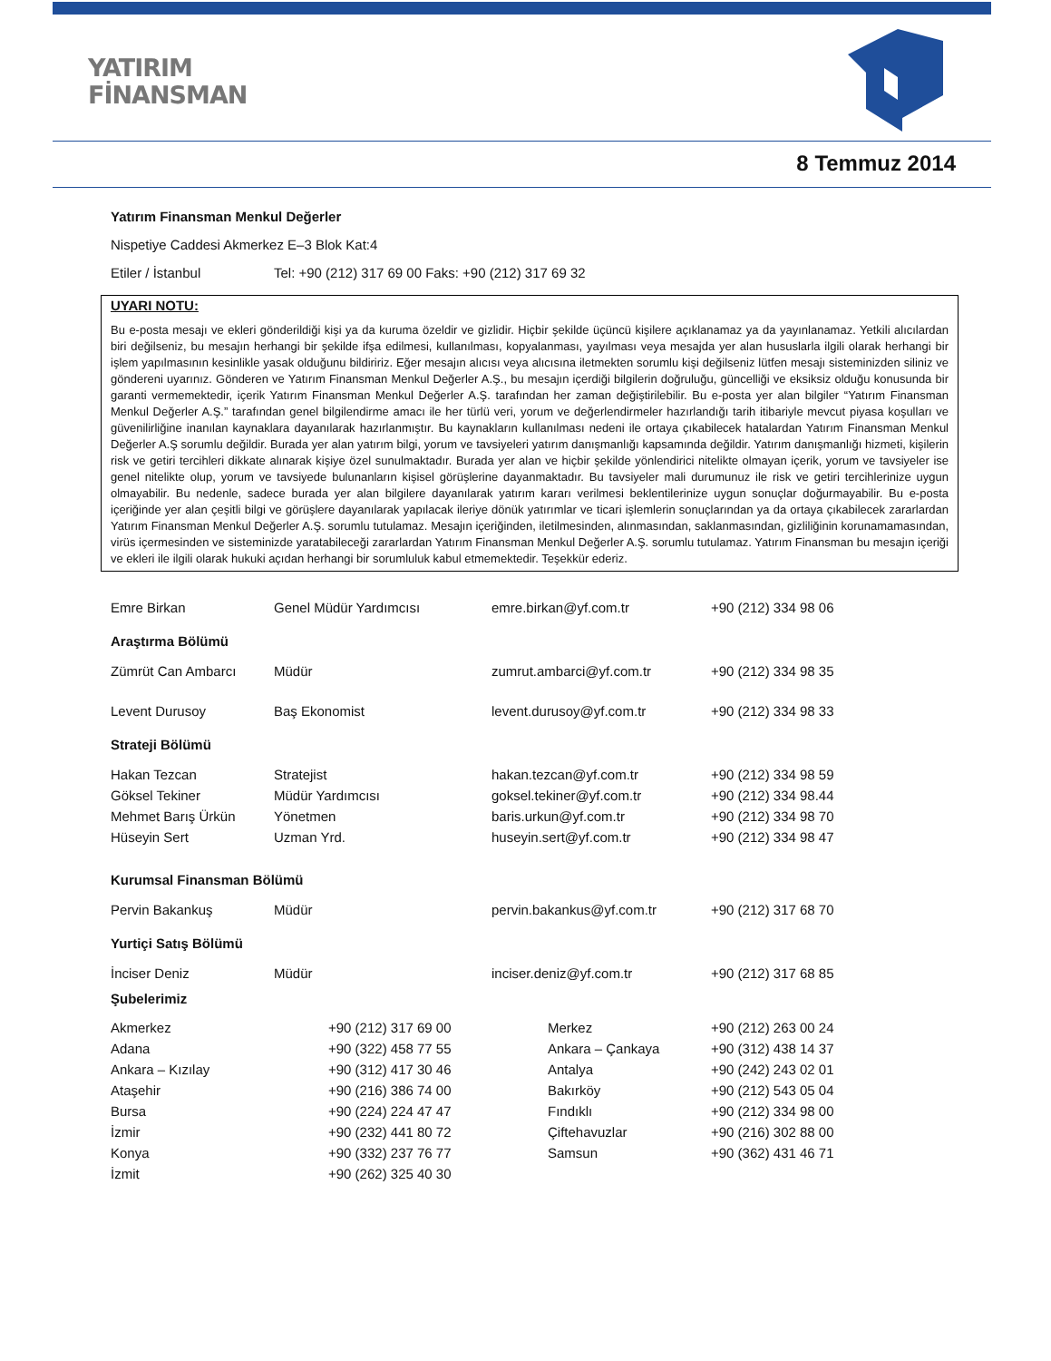YATIRIM
FİNANSMAN
8 Temmuz 2014
Yatırım Finansman Menkul Değerler
Nispetiye Caddesi Akmerkez E–3 Blok Kat:4
Etiler / İstanbul Tel: +90 (212) 317 69 00 Faks: +90 (212) 317 69 32
UYARI NOTU:
Bu e-posta mesajı ve ekleri gönderildiği kişi ya da kuruma özeldir ve gizlidir. Hiçbir şekilde üçüncü kişilere açıklanamaz ya da yayınlanamaz. Yetkili alıcılardan biri değilseniz, bu mesajın herhangi bir şekilde ifşa edilmesi, kullanılması, kopyalanması, yayılması veya mesajda yer alan hususlarla ilgili olarak herhangi bir işlem yapılmasının kesinlikle yasak olduğunu bildiririz. Eğer mesajın alıcısı veya alıcısına iletmekten sorumlu kişi değilseniz lütfen mesajı sisteminizden siliniz ve göndereni uyarınız. Gönderen ve Yatırım Finansman Menkul Değerler A.Ş., bu mesajın içerdiği bilgilerin doğruluğu, güncelliği ve eksiksiz olduğu konusunda bir garanti vermemektedir, içerik Yatırım Finansman Menkul Değerler A.Ş. tarafından her zaman değiştirilebilir. Bu e-posta yer alan bilgiler “Yatırım Finansman Menkul Değerler A.Ş.” tarafından genel bilgilendirme amacı ile her türlü veri, yorum ve değerlendirmeler hazırlandığı tarih itibariyle mevcut piyasa koşulları ve güvenilirliğine inanılan kaynaklara dayanılarak hazırlanmıştır. Bu kaynakların kullanılması nedeni ile ortaya çıkabilecek hatalardan Yatırım Finansman Menkul Değerler A.Ş sorumlu değildir. Burada yer alan yatırım bilgi, yorum ve tavsiyeleri yatırım danışmanlığı kapsamında değildir. Yatırım danışmanlığı hizmeti, kişilerin risk ve getiri tercihleri dikkate alınarak kişiye özel sunulmaktadır. Burada yer alan ve hiçbir şekilde yönlendirici nitelikte olmayan içerik, yorum ve tavsiyeler ise genel nitelikte olup, yorum ve tavsiyede bulunanların kişisel görüşlerine dayanmaktadır. Bu tavsiyeler mali durumunuz ile risk ve getiri tercihlerinize uygun olmayabilir. Bu nedenle, sadece burada yer alan bilgilere dayanılarak yatırım kararı verilmesi beklentilerinize uygun sonuçlar doğurmayabilir. Bu e-posta içeriğinde yer alan çeşitli bilgi ve görüşlere dayanılarak yapılacak ileriye dönük yatırımlar ve ticari işlemlerin sonuçlarından ya da ortaya çıkabilecek zararlardan Yatırım Finansman Menkul Değerler A.Ş. sorumlu tutulamaz. Mesajın içeriğinden, iletilmesinden, alınmasından, saklanmasından, gizliliğinin korunamamasından, virüs içermesinden ve sisteminizde yaratabileceği zararlardan Yatırım Finansman Menkul Değerler A.Ş. sorumlu tutulamaz. Yatırım Finansman bu mesajın içeriği ve ekleri ile ilgili olarak hukuki açıdan herhangi bir sorumluluk kabul etmemektedir. Teşekkür ederiz.
| Emre Birkan | Genel Müdür Yardımcısı | emre.birkan@yf.com.tr | +90 (212) 334 98 06 |
| Araştırma Bölümü | | | |
| Zümrüt Can Ambarcı | Müdür | zumrut.ambarci@yf.com.tr | +90 (212) 334 98 35 |
| Levent Durusoy | Baş Ekonomist | levent.durusoy@yf.com.tr | +90 (212) 334 98 33 |
| Strateji Bölümü | | | |
| Hakan Tezcan | Stratejist | hakan.tezcan@yf.com.tr | +90 (212) 334 98 59 |
| Göksel Tekiner | Müdür Yardımcısı | goksel.tekiner@yf.com.tr | +90 (212) 334 98.44 |
| Mehmet Barış Ürkün | Yönetmen | baris.urkun@yf.com.tr | +90 (212) 334 98 70 |
| Hüseyin Sert | Uzman Yrd. | huseyin.sert@yf.com.tr | +90 (212) 334 98 47 |
| Kurumsal Finansman Bölümü | | | |
| Pervin Bakankuş | Müdür | pervin.bakankus@yf.com.tr | +90 (212) 317 68 70 |
| Yurtiçi Satış Bölümü | | | |
| İnciser Deniz | Müdür | inciser.deniz@yf.com.tr | +90 (212) 317 68 85 |
Şubelerimiz
| Akmerkez | +90 (212) 317 69 00 | Merkez | +90 (212) 263 00 24 |
| Adana | +90 (322) 458 77 55 | Ankara – Çankaya | +90 (312) 438 14 37 |
| Ankara – Kızılay | +90 (312) 417 30 46 | Antalya | +90 (242) 243 02 01 |
| Ataşehir | +90 (216) 386 74 00 | Bakırköy | +90 (212) 543 05 04 |
| Bursa | +90 (224) 224 47 47 | Fındıklı | +90 (212) 334 98 00 |
| İzmir | +90 (232) 441 80 72 | Çiftehavuzlar | +90 (216) 302 88 00 |
| Konya | +90 (332) 237 76 77 | Samsun | +90 (362) 431 46 71 |
| İzmit | +90 (262) 325 40 30 | | |